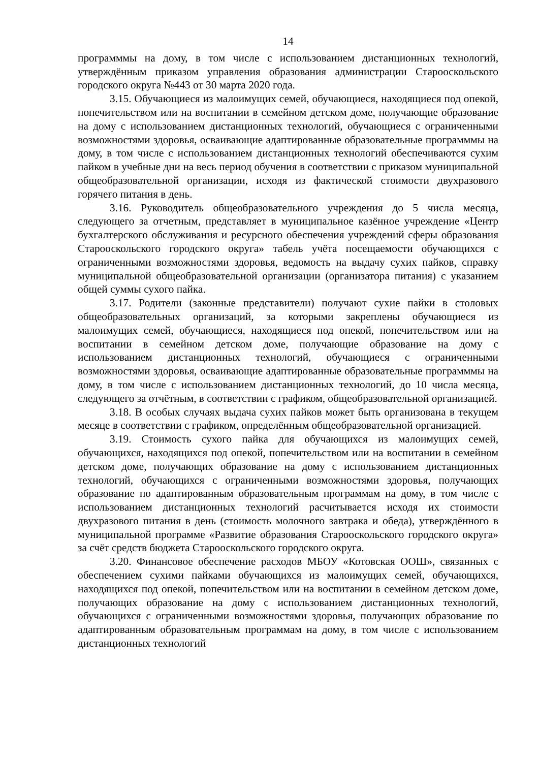14
программмы на дому, в том числе с использованием дистанционных технологий, утверждённым приказом управления образования администрации Старооскольского городского округа №443 от 30 марта 2020 года.
3.15. Обучающиеся из малоимущих семей, обучающиеся, находящиеся под опекой, попечительством или на воспитании в семейном детском доме, получающие образование на дому с использованием дистанционных технологий, обучающиеся с ограниченными возможностями здоровья, осваивающие адаптированные образовательные программмы на дому, в том числе с использованием дистанционных технологий обеспечиваются сухим пайком в учебные дни на весь период обучения в соответствии с приказом муниципальной общеобразовательной организации, исходя из фактической стоимости двухразового горячего питания в день.
3.16. Руководитель общеобразовательного учреждения до 5 числа месяца, следующего за отчетным, представляет в муниципальное казённое учреждение «Центр бухгалтерского обслуживания и ресурсного обеспечения учреждений сферы образования Старооскольского городского округа» табель учёта посещаемости обучающихся с ограниченными возможностями здоровья, ведомость на выдачу сухих пайков, справку муниципальной общеобразовательной организации (организатора питания) с указанием общей суммы сухого пайка.
3.17. Родители (законные представители) получают сухие пайки в столовых общеобразовательных организаций, за которыми закреплены обучающиеся из малоимущих семей, обучающиеся, находящиеся под опекой, попечительством или на воспитании в семейном детском доме, получающие образование на дому с использованием дистанционных технологий, обучающиеся с ограниченными возможностями здоровья, осваивающие адаптированные образовательные программмы на дому, в том числе с использованием дистанционных технологий, до 10 числа месяца, следующего за отчётным, в соответствии с графиком, общеобразовательной организацией.
3.18. В особых случаях выдача сухих пайков может быть организована в текущем месяце в соответствии с графиком, определённым общеобразовательной организацией.
3.19. Стоимость сухого пайка для обучающихся из малоимущих семей, обучающихся, находящихся под опекой, попечительством или на воспитании в семейном детском доме, получающих образование на дому с использованием дистанционных технологий, обучающихся с ограниченными возможностями здоровья, получающих образование по адаптированным образовательным программам на дому, в том числе с использованием дистанционных технологий расчитывается исходя их стоимости двухразового питания в день (стоимость молочного завтрака и обеда), утверждённого в муниципальной программе «Развитие образования Старооскольского городского округа» за счёт средств бюджета Старооскольского городского округа.
3.20. Финансовое обеспечение расходов МБОУ «Котовская ООШ», связанных с обеспечением сухими пайками обучающихся из малоимущих семей, обучающихся, находящихся под опекой, попечительством или на воспитании в семейном детском доме, получающих образование на дому с использованием дистанционных технологий, обучающихся с ограниченными возможностями здоровья, получающих образование по адаптированным образовательным программам на дому, в том числе с использованием дистанционных технологий